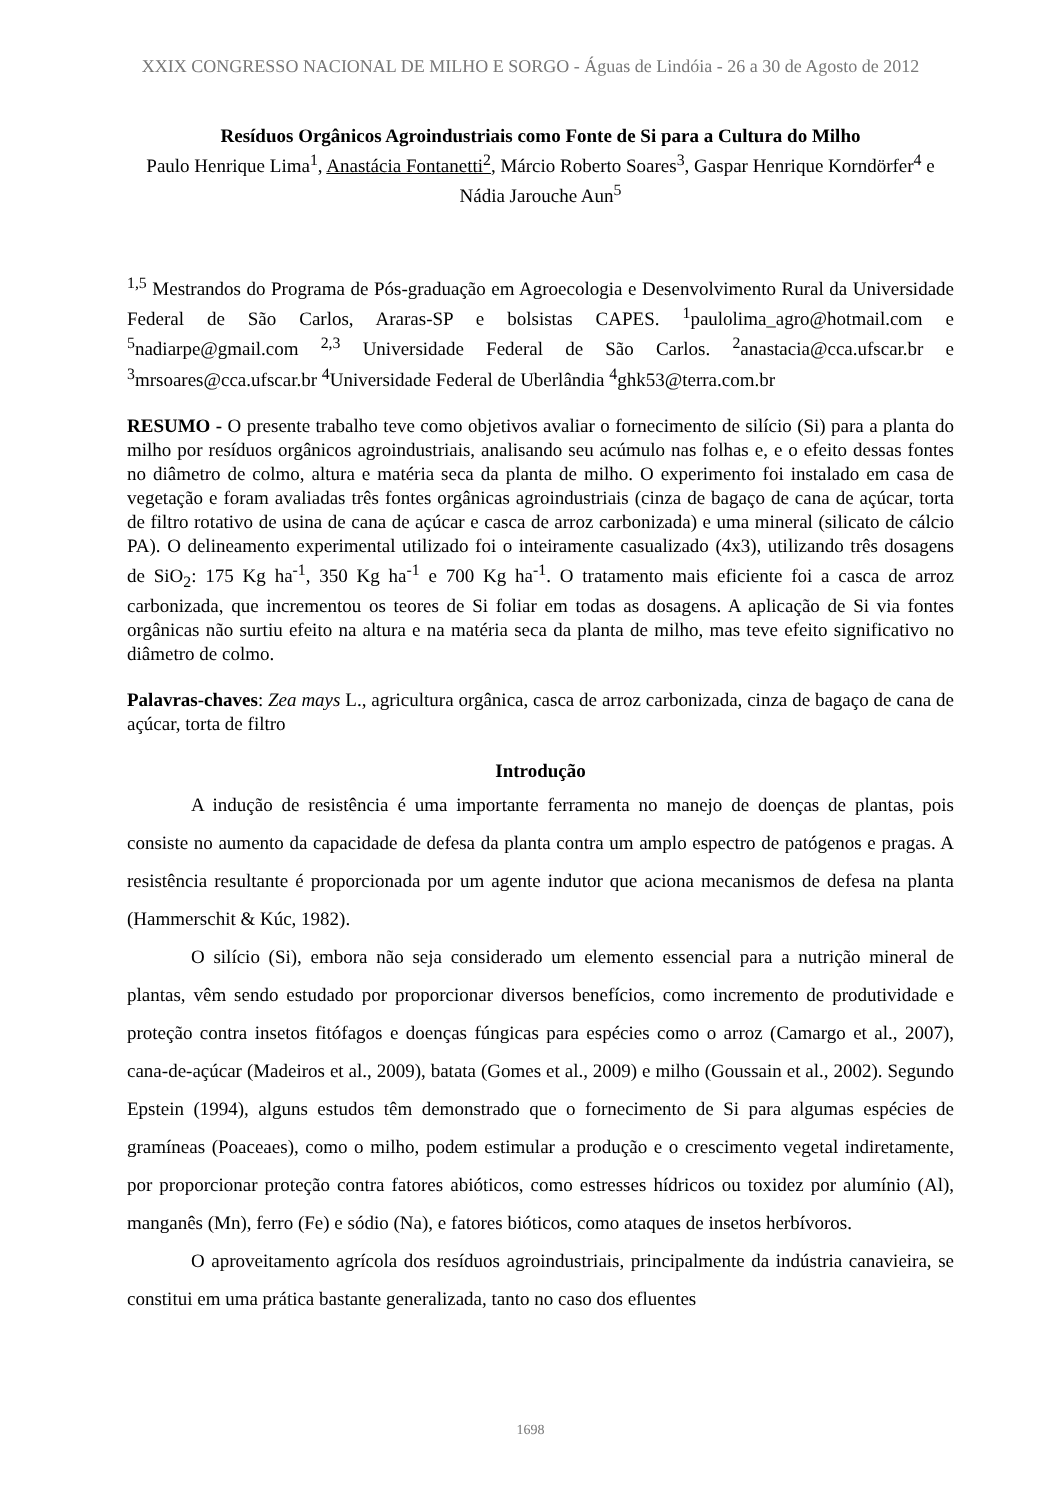XXIX CONGRESSO NACIONAL DE MILHO E SORGO - Águas de Lindóia - 26 a 30 de Agosto de 2012
Resíduos Orgânicos Agroindustriais como Fonte de Si para a Cultura do Milho
Paulo Henrique Lima<sup>1</sup>, Anastácia Fontanetti<sup>2</sup>, Márcio Roberto Soares<sup>3</sup>, Gaspar Henrique Korndörfer<sup>4</sup> e Nádia Jarouche Aun<sup>5</sup>
<sup>1,5</sup> Mestrandos do Programa de Pós-graduação em Agroecologia e Desenvolvimento Rural da Universidade Federal de São Carlos, Araras-SP e bolsistas CAPES. <sup>1</sup>paulolima_agro@hotmail.com e <sup>5</sup>nadiarpe@gmail.com <sup>2,3</sup> Universidade Federal de São Carlos. <sup>2</sup>anastacia@cca.ufscar.br e <sup>3</sup>mrsoares@cca.ufscar.br <sup>4</sup>Universidade Federal de Uberlândia <sup>4</sup>ghk53@terra.com.br
RESUMO - O presente trabalho teve como objetivos avaliar o fornecimento de silício (Si) para a planta do milho por resíduos orgânicos agroindustriais, analisando seu acúmulo nas folhas e, e o efeito dessas fontes no diâmetro de colmo, altura e matéria seca da planta de milho. O experimento foi instalado em casa de vegetação e foram avaliadas três fontes orgânicas agroindustriais (cinza de bagaço de cana de açúcar, torta de filtro rotativo de usina de cana de açúcar e casca de arroz carbonizada) e uma mineral (silicato de cálcio PA). O delineamento experimental utilizado foi o inteiramente casualizado (4x3), utilizando três dosagens de SiO<sub>2</sub>: 175 Kg ha<sup>-1</sup>, 350 Kg ha<sup>-1</sup> e 700 Kg ha<sup>-1</sup>. O tratamento mais eficiente foi a casca de arroz carbonizada, que incrementou os teores de Si foliar em todas as dosagens. A aplicação de Si via fontes orgânicas não surtiu efeito na altura e na matéria seca da planta de milho, mas teve efeito significativo no diâmetro de colmo.
Palavras-chaves: Zea mays L., agricultura orgânica, casca de arroz carbonizada, cinza de bagaço de cana de açúcar, torta de filtro
Introdução
A indução de resistência é uma importante ferramenta no manejo de doenças de plantas, pois consiste no aumento da capacidade de defesa da planta contra um amplo espectro de patógenos e pragas. A resistência resultante é proporcionada por um agente indutor que aciona mecanismos de defesa na planta (Hammerschit & Kúc, 1982).
O silício (Si), embora não seja considerado um elemento essencial para a nutrição mineral de plantas, vêm sendo estudado por proporcionar diversos benefícios, como incremento de produtividade e proteção contra insetos fitófagos e doenças fúngicas para espécies como o arroz (Camargo et al., 2007), cana-de-açúcar (Madeiros et al., 2009), batata (Gomes et al., 2009) e milho (Goussain et al., 2002). Segundo Epstein (1994), alguns estudos têm demonstrado que o fornecimento de Si para algumas espécies de gramíneas (Poaceaes), como o milho, podem estimular a produção e o crescimento vegetal indiretamente, por proporcionar proteção contra fatores abióticos, como estresses hídricos ou toxidez por alumínio (Al), manganês (Mn), ferro (Fe) e sódio (Na), e fatores bióticos, como ataques de insetos herbívoros.
O aproveitamento agrícola dos resíduos agroindustriais, principalmente da indústria canavieira, se constitui em uma prática bastante generalizada, tanto no caso dos efluentes
1698